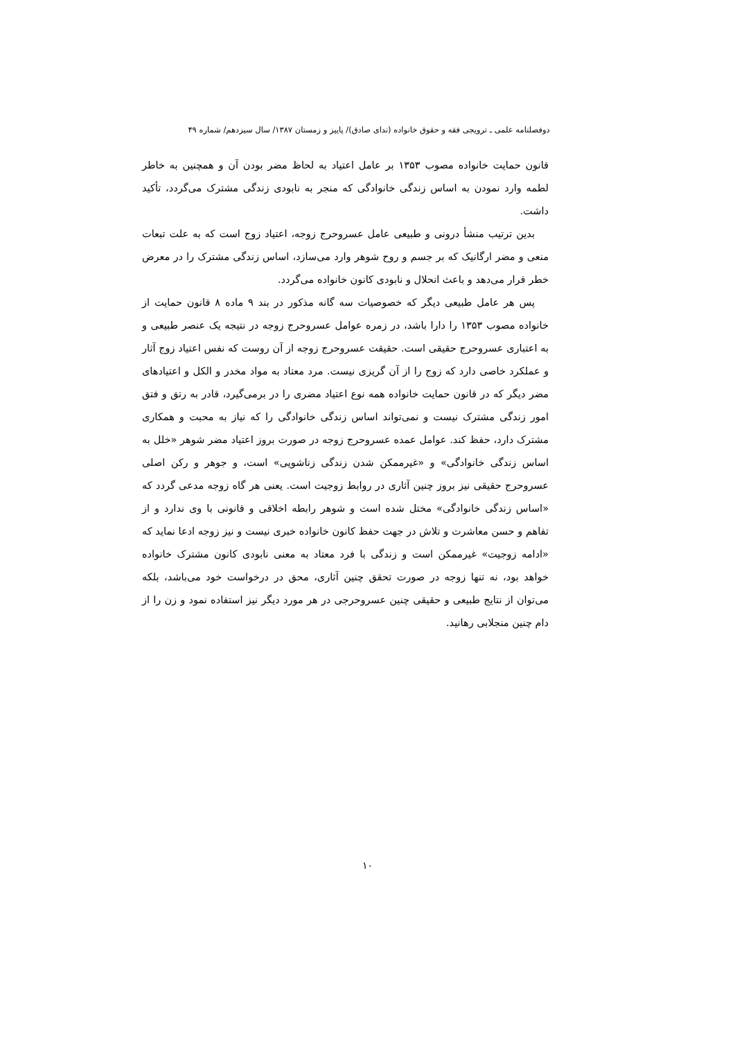دوفصلنامه علمی ـ ترویجی فقه و حقوق خانواده (ندای صادق)/ پاییز و زمستان ۱۳۸۷/ سال سیزدهم/ شماره ۴۹
قانون حمایت خانواده مصوب ۱۳۵۳ بر عامل اعتیاد به لحاظ مضر بودن آن و همچنین به خاطر لطمه وارد نمودن به اساس زندگی خانوادگی که منجر به نابودی زندگی مشترک می‌گردد، تأکید داشت.
بدین ترتیب منشأ درونی و طبیعی عامل عسروحرج زوجه، اعتیاد زوج است که به علت تبعات منعی و مضر ارگانیک که بر جسم و روح شوهر وارد می‌سازد، اساس زندگی مشترک را در معرض خطر قرار می‌دهد و باعث انحلال و نابودی کانون خانواده می‌گردد.
پس هر عامل طبیعی دیگر که خصوصیات سه گانه مذکور در بند ۹ ماده ۸ قانون حمایت از خانواده مصوب ۱۳۵۳ را دارا باشد، در زمره عوامل عسروحرج زوجه در نتیجه یک عنصر طبیعی و به اعتباری عسروحرج حقیقی است. حقیقت عسروحرج زوجه از آن روست که نفس اعتیاد زوج آثار و عملکرد خاصی دارد که زوج را از آن گریزی نیست. مرد معتاد به مواد مخدر و الکل و اعتیادهای مضر دیگر که در قانون حمایت خانواده همه نوع اعتیاد مضری را در برمی‌گیرد، قادر به رتق و فتق امور زندگی مشترک نیست و نمی‌تواند اساس زندگی خانوادگی را که نیاز به محبت و همکاری مشترک دارد، حفظ کند. عوامل عمده عسروحرج زوجه در صورت بروز اعتیاد مضر شوهر «خلل به اساس زندگی خانوادگی» و «غیرممکن شدن زندگی زناشویی» است، و جوهر و رکن اصلی عسروحرج حقیقی نیز بروز چنین آثاری در روابط زوجیت است. یعنی هر گاه زوجه مدعی گردد که «اساس زندگی خانوادگی» مختل شده است و شوهر رابطه اخلاقی و قانونی با وی ندارد و از تفاهم و حسن معاشرت و تلاش در جهت حفظ کانون خانواده خبری نیست و نیز زوجه ادعا نماید که «ادامه زوجیت» غیرممکن است و زندگی با فرد معتاد به معنی نابودی کانون مشترک خانواده خواهد بود، نه تنها زوجه در صورت تحقق چنین آثاری، محق در درخواست خود می‌باشد، بلکه می‌توان از نتایج طبیعی و حقیقی چنین عسروحرجی در هر مورد دیگر نیز استفاده نمود و زن را از دام چنین منجلابی رهانید.
۱۰